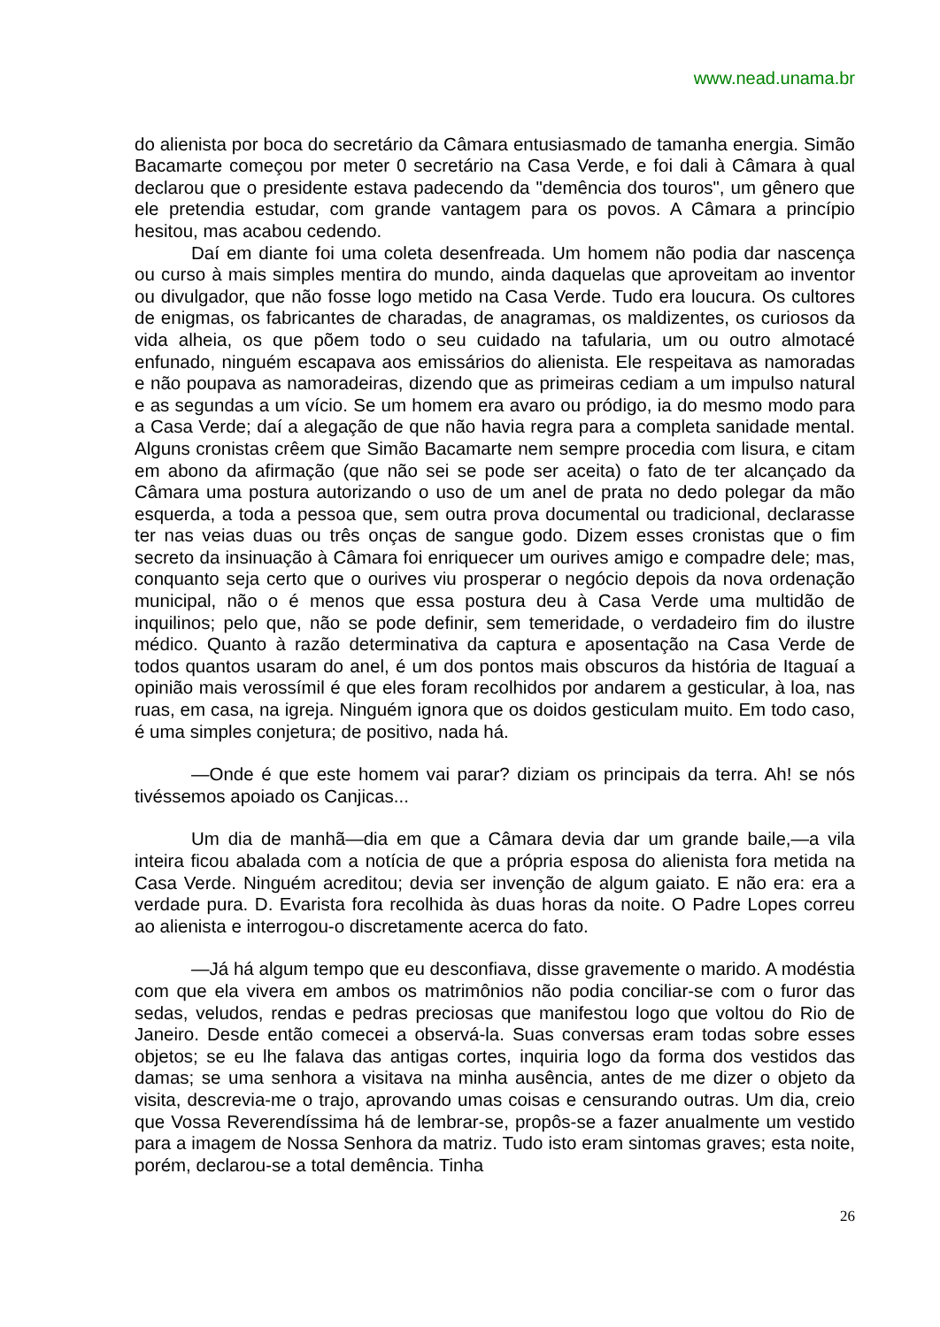www.nead.unama.br
do alienista por boca do secretário da Câmara entusiasmado de tamanha energia. Simão Bacamarte começou por meter 0 secretário na Casa Verde, e foi dali à Câmara à qual declarou que o presidente estava padecendo da "demência dos touros", um gênero que ele pretendia estudar, com grande vantagem para os povos. A Câmara a princípio hesitou, mas acabou cedendo.
Daí em diante foi uma coleta desenfreada. Um homem não podia dar nascença ou curso à mais simples mentira do mundo, ainda daquelas que aproveitam ao inventor ou divulgador, que não fosse logo metido na Casa Verde. Tudo era loucura. Os cultores de enigmas, os fabricantes de charadas, de anagramas, os maldizentes, os curiosos da vida alheia, os que põem todo o seu cuidado na tafularia, um ou outro almotacé enfunado, ninguém escapava aos emissários do alienista. Ele respeitava as namoradas e não poupava as namoradeiras, dizendo que as primeiras cediam a um impulso natural e as segundas a um vício. Se um homem era avaro ou pródigo, ia do mesmo modo para a Casa Verde; daí a alegação de que não havia regra para a completa sanidade mental. Alguns cronistas crêem que Simão Bacamarte nem sempre procedia com lisura, e citam em abono da afirmação (que não sei se pode ser aceita) o fato de ter alcançado da Câmara uma postura autorizando o uso de um anel de prata no dedo polegar da mão esquerda, a toda a pessoa que, sem outra prova documental ou tradicional, declarasse ter nas veias duas ou três onças de sangue godo. Dizem esses cronistas que o fim secreto da insinuação à Câmara foi enriquecer um ourives amigo e compadre dele; mas, conquanto seja certo que o ourives viu prosperar o negócio depois da nova ordenação municipal, não o é menos que essa postura deu à Casa Verde uma multidão de inquilinos; pelo que, não se pode definir, sem temeridade, o verdadeiro fim do ilustre médico. Quanto à razão determinativa da captura e aposentação na Casa Verde de todos quantos usaram do anel, é um dos pontos mais obscuros da história de Itaguaí a opinião mais verossímil é que eles foram recolhidos por andarem a gesticular, à loa, nas ruas, em casa, na igreja. Ninguém ignora que os doidos gesticulam muito. Em todo caso, é uma simples conjetura; de positivo, nada há.
—Onde é que este homem vai parar? diziam os principais da terra. Ah! se nós tivéssemos apoiado os Canjicas...
Um dia de manhã—dia em que a Câmara devia dar um grande baile,—a vila inteira ficou abalada com a notícia de que a própria esposa do alienista fora metida na Casa Verde. Ninguém acreditou; devia ser invenção de algum gaiato. E não era: era a verdade pura. D. Evarista fora recolhida às duas horas da noite. O Padre Lopes correu ao alienista e interrogou-o discretamente acerca do fato.
—Já há algum tempo que eu desconfiava, disse gravemente o marido. A modéstia com que ela vivera em ambos os matrimônios não podia conciliar-se com o furor das sedas, veludos, rendas e pedras preciosas que manifestou logo que voltou do Rio de Janeiro. Desde então comecei a observá-la. Suas conversas eram todas sobre esses objetos; se eu lhe falava das antigas cortes, inquiria logo da forma dos vestidos das damas; se uma senhora a visitava na minha ausência, antes de me dizer o objeto da visita, descrevia-me o trajo, aprovando umas coisas e censurando outras. Um dia, creio que Vossa Reverendíssima há de lembrar-se, propôs-se a fazer anualmente um vestido para a imagem de Nossa Senhora da matriz. Tudo isto eram sintomas graves; esta noite, porém, declarou-se a total demência. Tinha
26